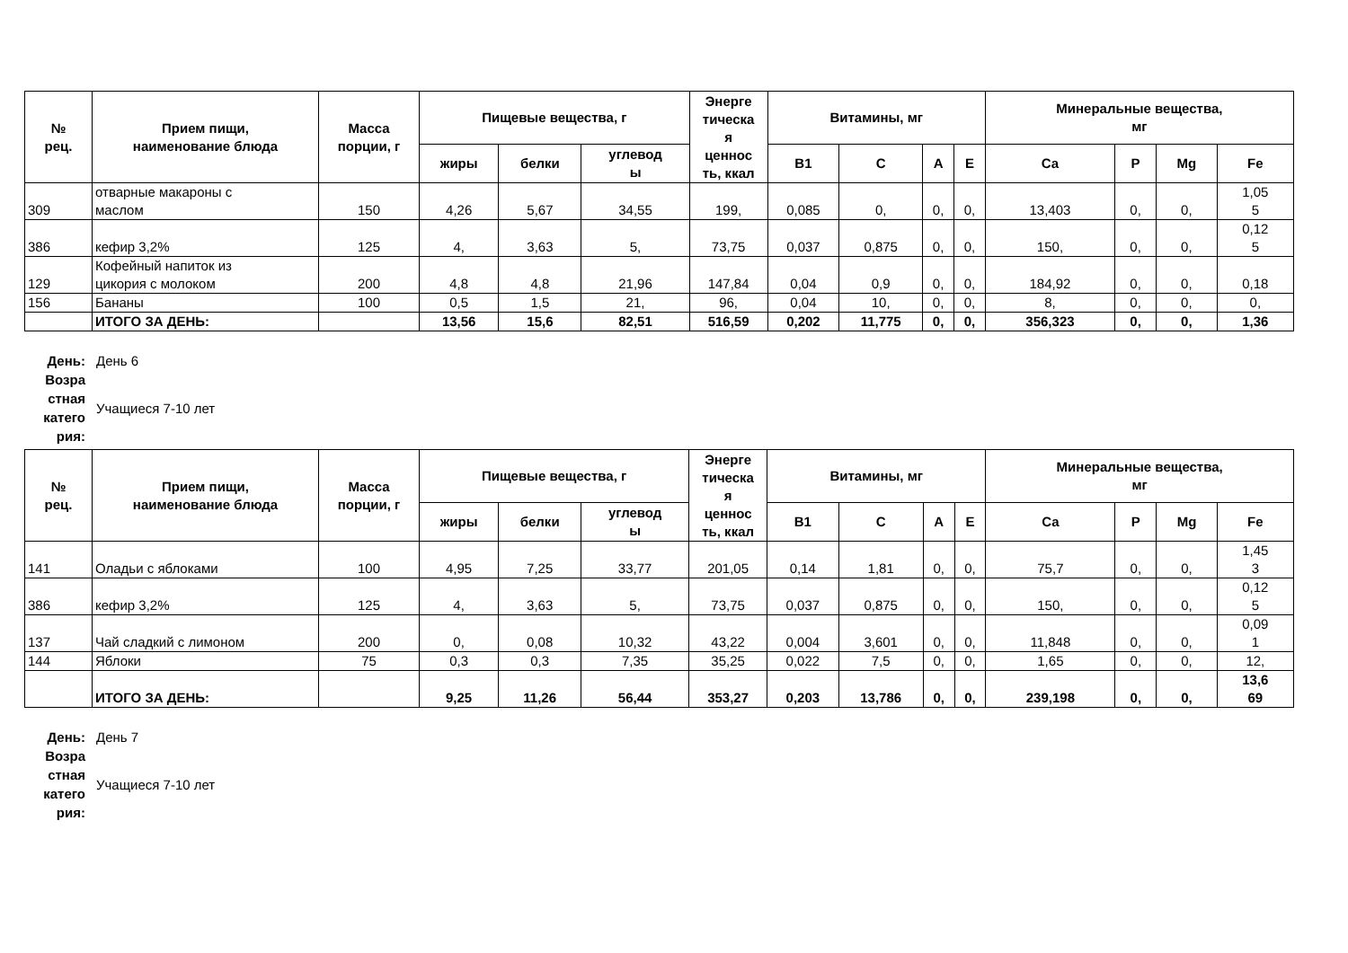| № рец. | Прием пищи, наименование блюда | Масса порции, г | Пищевые вещества, г | | | Энерге тическа я ценнос ть, ккал | Витамины, мг | | | | Минеральные вещества, мг | | | |
| --- | --- | --- | --- | --- | --- | --- | --- | --- | --- | --- | --- | --- | --- | --- |
| | | | жиры | белки | углевод ы | | B1 | C | A | E | Ca | P | Mg | Fe |
| 309 | отварные макароны с маслом | 150 | 4,26 | 5,67 | 34,55 | 199, | 0,085 | 0, | 0, | 0, | 13,403 | 0, | 0, | 1,05 5 |
| 386 | кефир 3,2% | 125 | 4, | 3,63 | 5, | 73,75 | 0,037 | 0,875 | 0, | 0, | 150, | 0, | 0, | 0,12 5 |
| 129 | Кофейный напиток из цикория с молоком | 200 | 4,8 | 4,8 | 21,96 | 147,84 | 0,04 | 0,9 | 0, | 0, | 184,92 | 0, | 0, | 0,18 |
| 156 | Бананы | 100 | 0,5 | 1,5 | 21, | 96, | 0,04 | 10, | 0, | 0, | 8, | 0, | 0, | 0, |
| | ИТОГО ЗА ДЕНЬ: | | 13,56 | 15,6 | 82,51 | 516,59 | 0,202 | 11,775 | 0, | 0, | 356,323 | 0, | 0, | 1,36 |
День:
День 6
Возра
стная
катего
рия:
Учащиеся 7-10 лет
| № рец. | Прием пищи, наименование блюда | Масса порции, г | Пищевые вещества, г | | | Энерге тическа я ценнос ть, ккал | Витамины, мг | | | | Минеральные вещества, мг | | | |
| --- | --- | --- | --- | --- | --- | --- | --- | --- | --- | --- | --- | --- | --- | --- |
| | | | жиры | белки | углевод ы | | B1 | C | A | E | Ca | P | Mg | Fe |
| 141 | Оладьи с яблоками | 100 | 4,95 | 7,25 | 33,77 | 201,05 | 0,14 | 1,81 | 0, | 0, | 75,7 | 0, | 0, | 1,45 3 |
| 386 | кефир 3,2% | 125 | 4, | 3,63 | 5, | 73,75 | 0,037 | 0,875 | 0, | 0, | 150, | 0, | 0, | 0,12 5 |
| 137 | Чай сладкий с лимоном | 200 | 0, | 0,08 | 10,32 | 43,22 | 0,004 | 3,601 | 0, | 0, | 11,848 | 0, | 0, | 0,09 1 |
| 144 | Яблоки | 75 | 0,3 | 0,3 | 7,35 | 35,25 | 0,022 | 7,5 | 0, | 0, | 1,65 | 0, | 0, | 12, |
| | ИТОГО ЗА ДЕНЬ: | | 9,25 | 11,26 | 56,44 | 353,27 | 0,203 | 13,786 | 0, | 0, | 239,198 | 0, | 0, | 13,6 69 |
День:
День 7
Возра
стная
катего
рия:
Учащиеся 7-10 лет